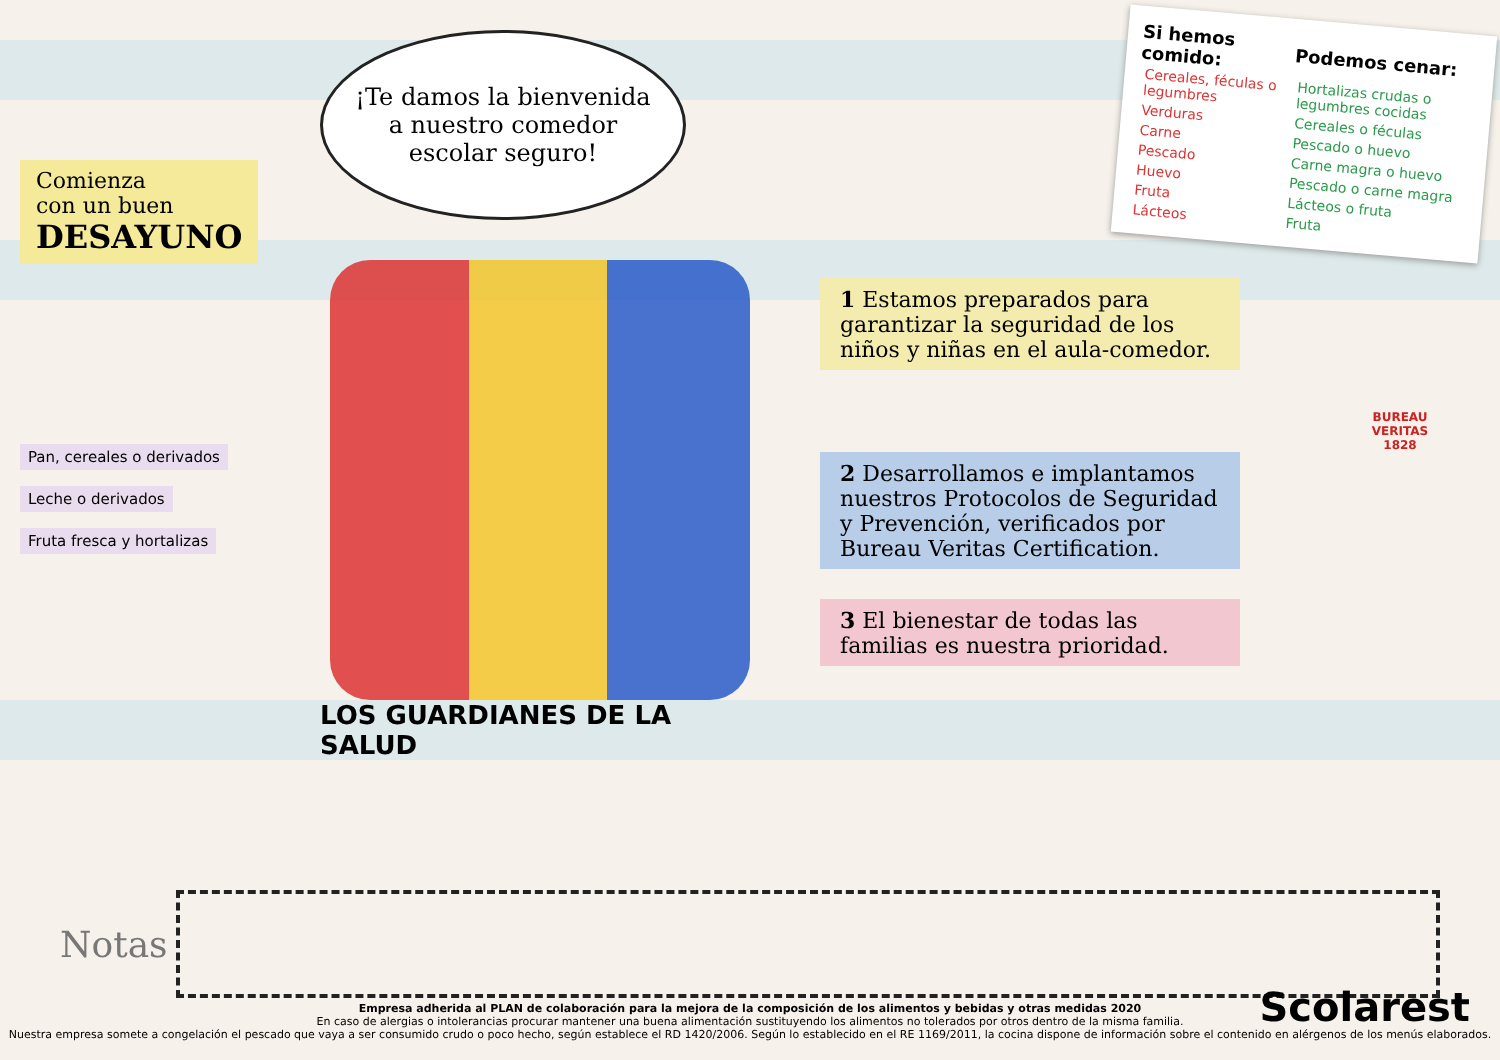Comienza
con un buen
DESAYUNO
Pan, cereales o derivados
Leche o derivados Fruta fresca y hortalizas
¡Te damos la bienvenida a nuestro comedor escolar seguro!
LOS GUARDIANES DE LA SALUD
| Si hemos comido: | Podemos cenar: |
| --- | --- |
| Cereales, féculas o legumbres | Hortalizas crudas o legumbres cocidas |
| Verduras | Cereales o féculas |
| Carne | Pescado o huevo |
| Pescado | Carne magra o huevo |
| Huevo | Pescado o carne magra |
| Fruta | Lácteos o fruta |
| Lácteos | Fruta |
1 Estamos preparados para garantizar la seguridad de los niños y niñas en el aula-comedor.
BUREAU
VERITAS
1828
2 Desarrollamos e implantamos nuestros Protocolos de Seguridad y Prevención, verificados por Bureau Veritas Certification.
3 El bienestar de todas las familias es nuestra prioridad.
Notas
Empresa adherida al PLAN de colaboración para la mejora de la composición de los alimentos y bebidas y otras medidas 2020
En caso de alergias o intolerancias procurar mantener una buena alimentación sustituyendo los alimentos no tolerados por otros dentro de la misma familia.
Nuestra empresa somete a congelación el pescado que vaya a ser consumido crudo o poco hecho, según establece el RD 1420/2006. Según lo establecido en el RE 1169/2011, la cocina dispone de información sobre el contenido en alérgenos de los menús elaborados.
Scolarest